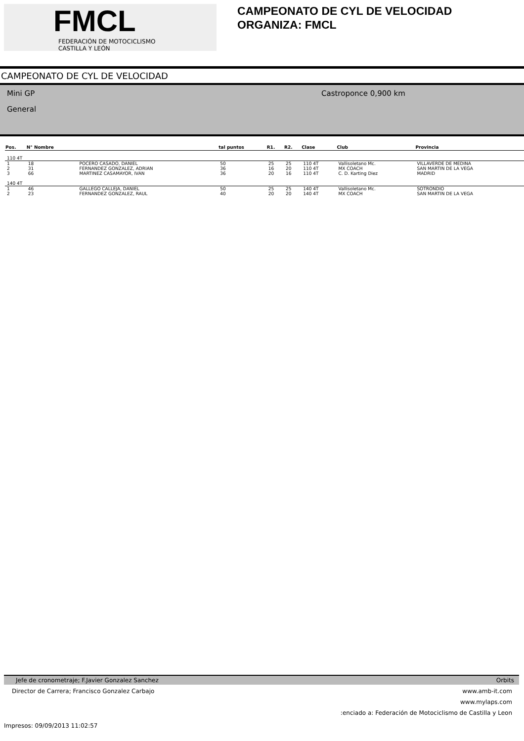FMCL
FEDERACIÓN DE MOTOCICLISMO
CASTILLA Y LEÓN
CAMPEONATO DE CYL DE VELOCIDAD
ORGANIZA: FMCL
CAMPEONATO DE CYL DE VELOCIDAD
Mini GP
General
Castroponce 0,900 km
| Pos. | N° Nombre | | tal puntos | R1. | R2. | Clase | Club | Provincia |
| --- | --- | --- | --- | --- | --- | --- | --- | --- |
| 110 4T | | | | | | | | |
| 1 | 18 | POCERO CASADO, DANIEL | 50 | 25 | 25 | 110 4T | Vallisoletano Mc. | VILLAVERDE DE MEDINA |
| 2 | 31 | FERNANDEZ GONZALEZ, ADRIAN | 36 | 16 | 20 | 110 4T | MX COACH | SAN MARTIN DE LA VEGA |
| 3 | 66 | MARTINEZ CASAMAYOR, IVAN | 36 | 20 | 16 | 110 4T | C. D. Karting Diez | MADRID |
| 140 4T | | | | | | | | |
| 1 | 46 | GALLEGO CALLEJA, DANIEL | 50 | 25 | 25 | 140 4T | Vallisoletano Mc. | SOTRONDIO |
| 2 | 23 | FERNANDEZ GONZALEZ, RAUL | 40 | 20 | 20 | 140 4T | MX COACH | SAN MARTIN DE LA VEGA |
Jefe de cronometraje; F.Javier Gonzalez Sanchez Orbits
Director de Carrera; Francisco Gonzalez Carbajo www.amb-it.com
www.mylaps.com
:enciado a: Federación de Motociclismo de Castilla y Leon
Impresos: 09/09/2013 11:02:57